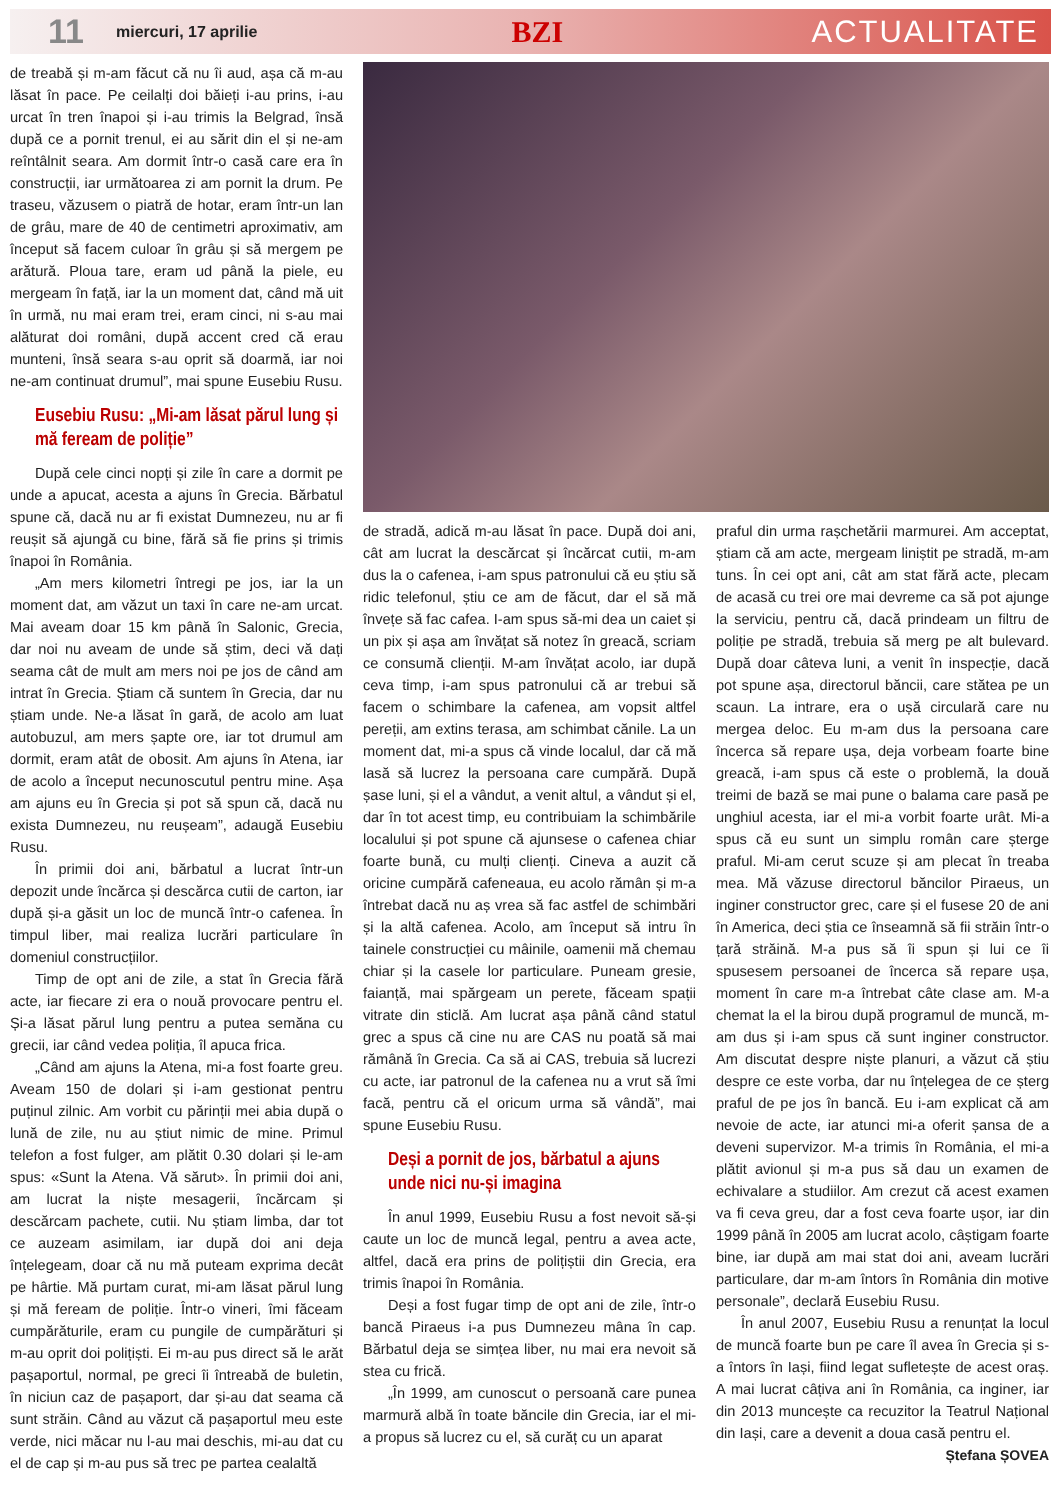11
miercuri, 17 aprilie
BZI ACTUALITATE
de treabă și m-am făcut că nu îi aud, așa că m-au lăsat în pace. Pe ceilalți doi băieți i-au prins, i-au urcat în tren înapoi și i-au trimis la Belgrad, însă după ce a pornit trenul, ei au sărit din el și ne-am reîntâlnit seara. Am dormit într-o casă care era în construcții, iar următoarea zi am pornit la drum. Pe traseu, văzusem o piatră de hotar, eram într-un lan de grâu, mare de 40 de centimetri aproximativ, am început să facem culoar în grâu și să mergem pe arătură. Ploua tare, eram ud până la piele, eu mergeam în față, iar la un moment dat, când mă uit în urmă, nu mai eram trei, eram cinci, ni s-au mai alăturat doi români, după accent cred că erau munteni, însă seara s-au oprit să doarmă, iar noi ne-am continuat drumul”, mai spune Eusebiu Rusu.
Eusebiu Rusu: „Mi-am lăsat părul lung și mă feream de poliție”
După cele cinci nopți și zile în care a dormit pe unde a apucat, acesta a ajuns în Grecia. Bărbatul spune că, dacă nu ar fi existat Dumnezeu, nu ar fi reușit să ajungă cu bine, fără să fie prins și trimis înapoi în România.
„Am mers kilometri întregi pe jos, iar la un moment dat, am văzut un taxi în care ne-am urcat. Mai aveam doar 15 km până în Salonic, Grecia, dar noi nu aveam de unde să știm, deci vă dați seama cât de mult am mers noi pe jos de când am intrat în Grecia. Știam că suntem în Grecia, dar nu știam unde. Ne-a lăsat în gară, de acolo am luat autobuzul, am mers șapte ore, iar tot drumul am dormit, eram atât de obosit. Am ajuns în Atena, iar de acolo a început necunoscutul pentru mine. Așa am ajuns eu în Grecia și pot să spun că, dacă nu exista Dumnezeu, nu reușeam”, adaugă Eusebiu Rusu.
În primii doi ani, bărbatul a lucrat într-un depozit unde încărca și descărca cutii de carton, iar după și-a găsit un loc de muncă într-o cafenea. În timpul liber, mai realiza lucrări particulare în domeniul construcțiilor.
Timp de opt ani de zile, a stat în Grecia fără acte, iar fiecare zi era o nouă provocare pentru el. Și-a lăsat părul lung pentru a putea semăna cu grecii, iar când vedea poliția, îl apuca frica.
„Când am ajuns la Atena, mi-a fost foarte greu. Aveam 150 de dolari și i-am gestionat pentru puținul zilnic. Am vorbit cu părinții mei abia după o lună de zile, nu au știut nimic de mine. Primul telefon a fost fulger, am plătit 0.30 dolari și le-am spus: «Sunt la Atena. Vă sărut». În primii doi ani, am lucrat la niște mesagerii, încărcam și descărcam pachete, cutii. Nu știam limba, dar tot ce auzeam asimilam, iar după doi ani deja înțelegeam, doar că nu mă puteam exprima decât pe hârtie. Mă purtam curat, mi-am lăsat părul lung și mă feream de poliție. Într-o vineri, îmi făceam cumpărăturile, eram cu pungile de cumpărături și m-au oprit doi polițiști. Ei m-au pus direct să le arăt pașaportul, normal, pe greci îi întreabă de buletin, în niciun caz de pașaport, dar și-au dat seama că sunt străin. Când au văzut că pașaportul meu este verde, nici măcar nu l-au mai deschis, mi-au dat cu el de cap și m-au pus să trec pe partea cealaltă
de stradă, adică m-au lăsat în pace. După doi ani, cât am lucrat la descărcat și încărcat cutii, m-am dus la o cafenea, i-am spus patronului că eu știu să ridic telefonul, știu ce am de făcut, dar el să mă învețe să fac cafea. I-am spus să-mi dea un caiet și un pix și așa am învățat să notez în greacă, scriam ce consumă clienții. M-am învățat acolo, iar după ceva timp, i-am spus patronului că ar trebui să facem o schimbare la cafenea, am vopsit altfel pereții, am extins terasa, am schimbat cănile. La un moment dat, mi-a spus că vinde localul, dar că mă lasă să lucrez la persoana care cumpără. După șase luni, și el a vândut, a venit altul, a vândut și el, dar în tot acest timp, eu contribuiam la schimbările localului și pot spune că ajunsese o cafenea chiar foarte bună, cu mulți clienți. Cineva a auzit că oricine cumpără cafeneaua, eu acolo rămân și m-a întrebat dacă nu aș vrea să fac astfel de schimbări și la altă cafenea. Acolo, am început să intru în tainele construcției cu mâinile, oamenii mă chemau chiar și la casele lor particulare. Puneam gresie, faianță, mai spărgeam un perete, făceam spații vitrate din sticlă. Am lucrat așa până când statul grec a spus că cine nu are CAS nu poată să mai rămână în Grecia. Ca să ai CAS, trebuia să lucrezi cu acte, iar patronul de la cafenea nu a vrut să îmi facă, pentru că el oricum urma să vândă”, mai spune Eusebiu Rusu.
Deși a pornit de jos, bărbatul a ajuns unde nici nu-și imagina
În anul 1999, Eusebiu Rusu a fost nevoit să-și caute un loc de muncă legal, pentru a avea acte, altfel, dacă era prins de polițiștii din Grecia, era trimis înapoi în România.
Deși a fost fugar timp de opt ani de zile, într-o bancă Piraeus i-a pus Dumnezeu mâna în cap. Bărbatul deja se simțea liber, nu mai era nevoit să stea cu frică.
„În 1999, am cunoscut o persoană care punea marmură albă în toate băncile din Grecia, iar el mi-a propus să lucrez cu el, să curăț cu un aparat
praful din urma rașchetării marmurei. Am acceptat, știam că am acte, mergeam liniștit pe stradă, m-am tuns. În cei opt ani, cât am stat fără acte, plecam de acasă cu trei ore mai devreme ca să pot ajunge la serviciu, pentru că, dacă prindeam un filtru de poliție pe stradă, trebuia să merg pe alt bulevard. După doar câteva luni, a venit în inspecție, dacă pot spune așa, directorul băncii, care stătea pe un scaun. La intrare, era o ușă circulară care nu mergea deloc. Eu m-am dus la persoana care încerca să repare ușa, deja vorbeam foarte bine greacă, i-am spus că este o problemă, la două treimi de bază se mai pune o balama care pasă pe unghiul acesta, iar el mi-a vorbit foarte urât. Mi-a spus că eu sunt un simplu român care șterge praful. Mi-am cerut scuze și am plecat în treaba mea. Mă văzuse directorul băncilor Piraeus, un inginer constructor grec, care și el fusese 20 de ani în America, deci știa ce înseamnă să fii străin într-o țară străină. M-a pus să îi spun și lui ce îi spusesem persoanei de încerca să repare ușa, moment în care m-a întrebat câte clase am. M-a chemat la el la birou după programul de muncă, m-am dus și i-am spus că sunt inginer constructor. Am discutat despre niște planuri, a văzut că știu despre ce este vorba, dar nu înțelegea de ce șterg praful de pe jos în bancă. Eu i-am explicat că am nevoie de acte, iar atunci mi-a oferit șansa de a deveni supervizor. M-a trimis în România, el mi-a plătit avionul și m-a pus să dau un examen de echivalare a studiilor. Am crezut că acest examen va fi ceva greu, dar a fost ceva foarte ușor, iar din 1999 până în 2005 am lucrat acolo, câștigam foarte bine, iar după am mai stat doi ani, aveam lucrări particulare, dar m-am întors în România din motive personale”, declară Eusebiu Rusu.
În anul 2007, Eusebiu Rusu a renunțat la locul de muncă foarte bun pe care îl avea în Grecia și s-a întors în Iași, fiind legat sufletește de acest oraș. A mai lucrat câțiva ani în România, ca inginer, iar din 2013 muncește ca recuzitor la Teatrul Național din Iași, care a devenit a doua casă pentru el.
Ștefana ȘOVEA